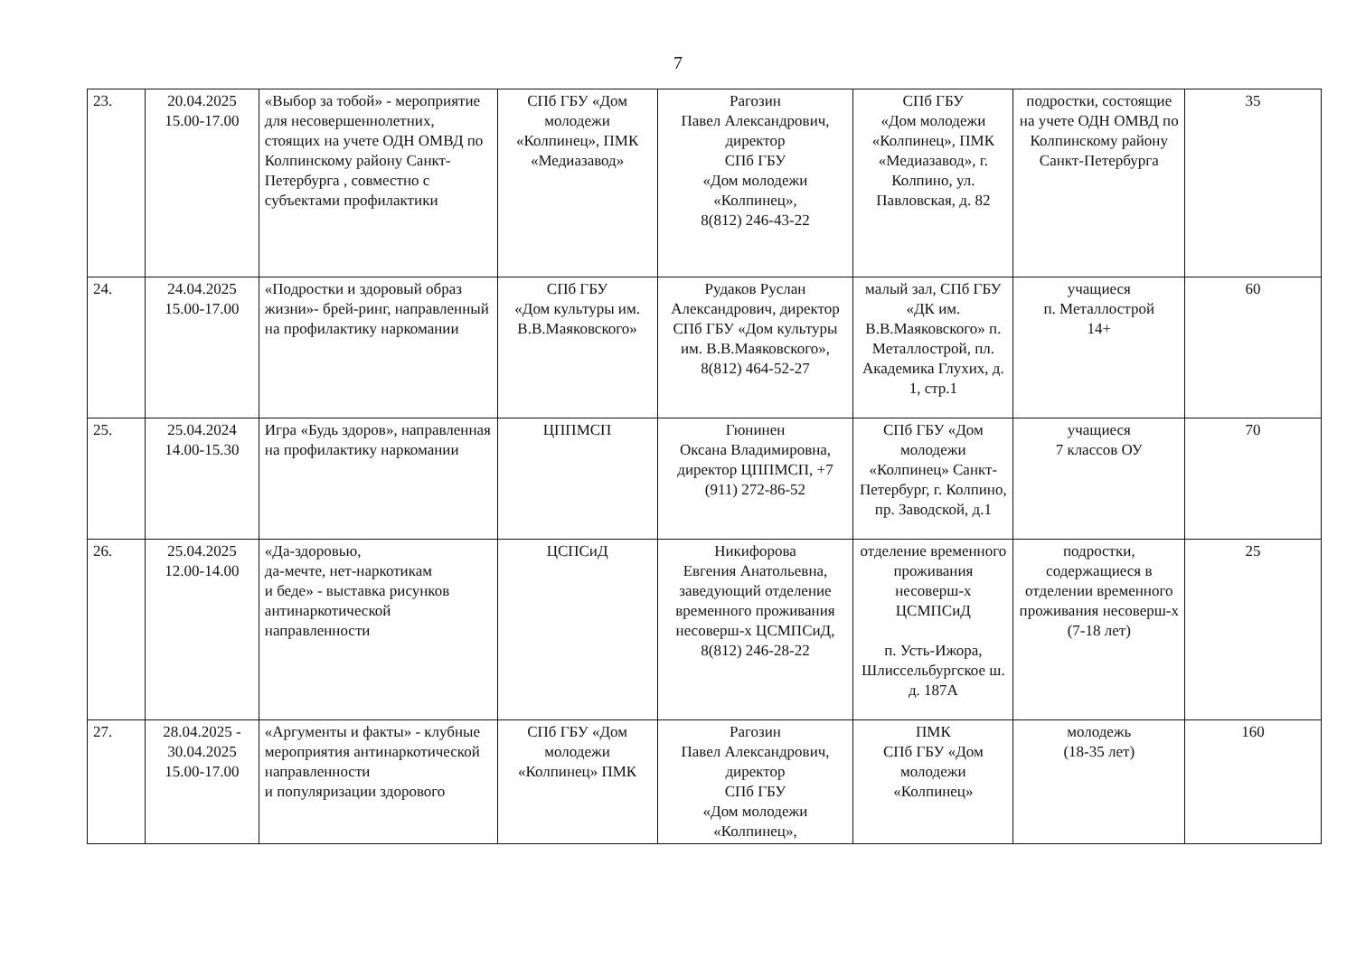7
| 23. | 20.04.2025 15.00-17.00 | «Выбор за тобой» - мероприятие для несовершеннолетних, стоящих на учете ОДН ОМВД по Колпинскому району Санкт-Петербурга , совместно с субъектами профилактики | СПб ГБУ «Дом молодежи «Колпинец», ПМК «Медиазавод» | Рагозин Павел Александрович, директор СПб ГБУ «Дом молодежи «Колпинец», 8(812) 246-43-22 | СПб ГБУ «Дом молодежи «Колпинец», ПМК «Медиазавод», г. Колпино, ул. Павловская, д. 82 | подростки, состоящие на учете ОДН ОМВД по Колпинскому району Санкт-Петербурга | 35 |
| 24. | 24.04.2025 15.00-17.00 | «Подростки и здоровый образ жизни»- брей-ринг, направленный на профилактику наркомании | СПб ГБУ «Дом культуры им. В.В.Маяковского» | Рудаков Руслан Александрович, директор СПб ГБУ «Дом культуры им. В.В.Маяковского», 8(812) 464-52-27 | малый зал, СПб ГБУ «ДК им. В.В.Маяковского» п. Металлострой, пл. Академика Глухих, д. 1, стр.1 | учащиеся п. Металлострой 14+ | 60 |
| 25. | 25.04.2024 14.00-15.30 | Игра «Будь здоров», направленная на профилактику наркомании | ЦППМСП | Гюнинен Оксана Владимировна, директор ЦППМСП, +7 (911) 272-86-52 | СПб ГБУ «Дом молодежи «Колпинец» Санкт-Петербург, г. Колпино, пр. Заводской, д.1 | учащиеся 7 классов ОУ | 70 |
| 26. | 25.04.2025 12.00-14.00 | «Да-здоровью, да-мечте, нет-наркотикам и беде» - выставка рисунков антинаркотической направленности | ЦСПСиД | Никифорова Евгения Анатольевна, заведующий отделение временного проживания несоверш-х ЦСМПСиД, 8(812) 246-28-22 | отделение временного проживания несоверш-х ЦСМПСиД п. Усть-Ижора, Шлиссельбургское ш. д. 187А | подростки, содержащиеся в отделении временного проживания несоверш-х (7-18 лет) | 25 |
| 27. | 28.04.2025 - 30.04.2025 15.00-17.00 | «Аргументы и факты» - клубные мероприятия антинаркотической направленности и популяризации здорового | СПб ГБУ «Дом молодежи «Колпинец» ПМК | Рагозин Павел Александрович, директор СПб ГБУ «Дом молодежи «Колпинец», | ПМК СПб ГБУ «Дом молодежи «Колпинец» | молодежь (18-35 лет) | 160 |